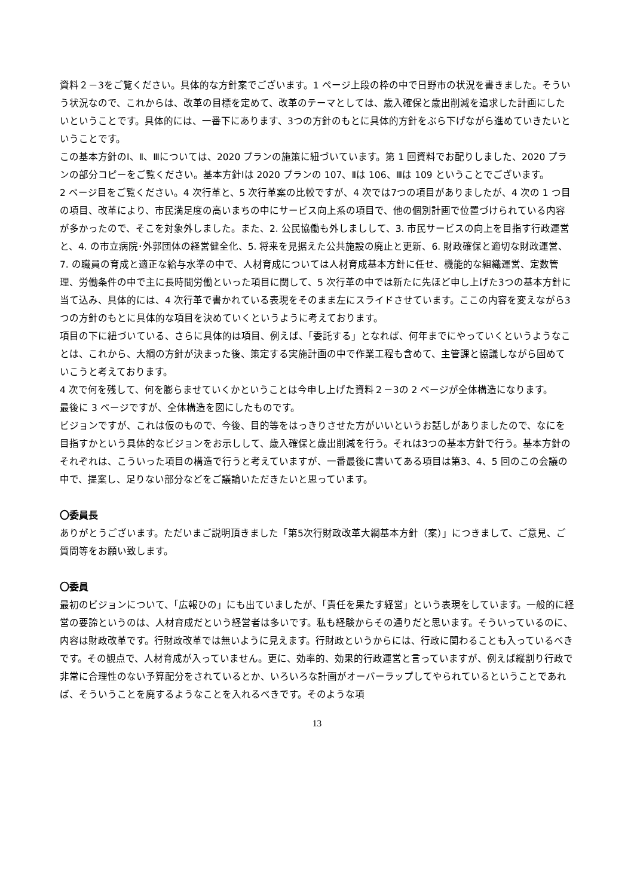資料２－3をご覧ください。具体的な方針案でございます。1 ページ上段の枠の中で日野市の状況を書きました。そういう状況なので、これからは、改革の目標を定めて、改革のテーマとしては、歳入確保と歳出削減を追求した計画にしたいということです。具体的には、一番下にあります、3つの方針のもとに具体的方針をぶら下げながら進めていきたいということです。
この基本方針のⅠ、Ⅱ、Ⅲについては、2020 プランの施策に紐づいています。第 1 回資料でお配りしました、2020 プランの部分コピーをご覧ください。基本方針Ⅰは 2020 プランの 107、Ⅱは 106、Ⅲは 109 ということでございます。
2 ページ目をご覧ください。4 次行革と、5 次行革案の比較ですが、4 次では7つの項目がありましたが、4 次の 1 つ目の項目、改革により、市民満足度の高いまちの中にサービス向上系の項目で、他の個別計画で位置づけられている内容が多かったので、そこを対象外しました。また、2. 公民協働も外しましして、3. 市民サービスの向上を目指す行政運営と、4. の市立病院･外郭団体の経営健全化、5. 将来を見据えた公共施設の廃止と更新、6. 財政確保と適切な財政運営、7. の職員の育成と適正な給与水準の中で、人材育成については人材育成基本方針に任せ、機能的な組織運営、定数管理、労働条件の中で主に長時間労働といった項目に関して、5 次行革の中では新たに先ほど申し上げた3つの基本方針に当て込み、具体的には、4 次行革で書かれている表現をそのまま左にスライドさせています。ここの内容を変えながら3つの方針のもとに具体的な項目を決めていくというように考えております。
項目の下に紐づいている、さらに具体的は項目、例えば、「委託する」となれば、何年までにやっていくというようなことは、これから、大綱の方針が決まった後、策定する実施計画の中で作業工程も含めて、主管課と協議しながら固めていこうと考えております。
4 次で何を残して、何を膨らませていくかということは今申し上げた資料２－3の 2 ページが全体構造になります。
最後に 3 ページですが、全体構造を図にしたものです。
ビジョンですが、これは仮のもので、今後、目的等をはっきりさせた方がいいというお話しがありましたので、なにを目指すかという具体的なビジョンをお示しして、歳入確保と歳出削減を行う。それは3つの基本方針で行う。基本方針のそれぞれは、こういった項目の構造で行うと考えていますが、一番最後に書いてある項目は第3、4、5 回のこの会議の中で、提案し、足りない部分などをご議論いただきたいと思っています。
〇委員長
ありがとうございます。ただいまご説明頂きました「第5次行財政改革大綱基本方針（案）」につきまして、ご意見、ご質問等をお願い致します。
〇委員
最初のビジョンについて、「広報ひの」にも出ていましたが、「責任を果たす経営」という表現をしています。一般的に経営の要諦というのは、人材育成だという経営者は多いです。私も経験からその通りだと思います。そういっているのに、内容は財政改革です。行財政改革では無いように見えます。行財政というからには、行政に関わることも入っているべきです。その観点で、人材育成が入っていません。更に、効率的、効果的行政運営と言っていますが、例えば縦割り行政で非常に合理性のない予算配分をされているとか、いろいろな計画がオーバーラップしてやられているということであれば、そういうことを廃するようなことを入れるべきです。そのような項
13